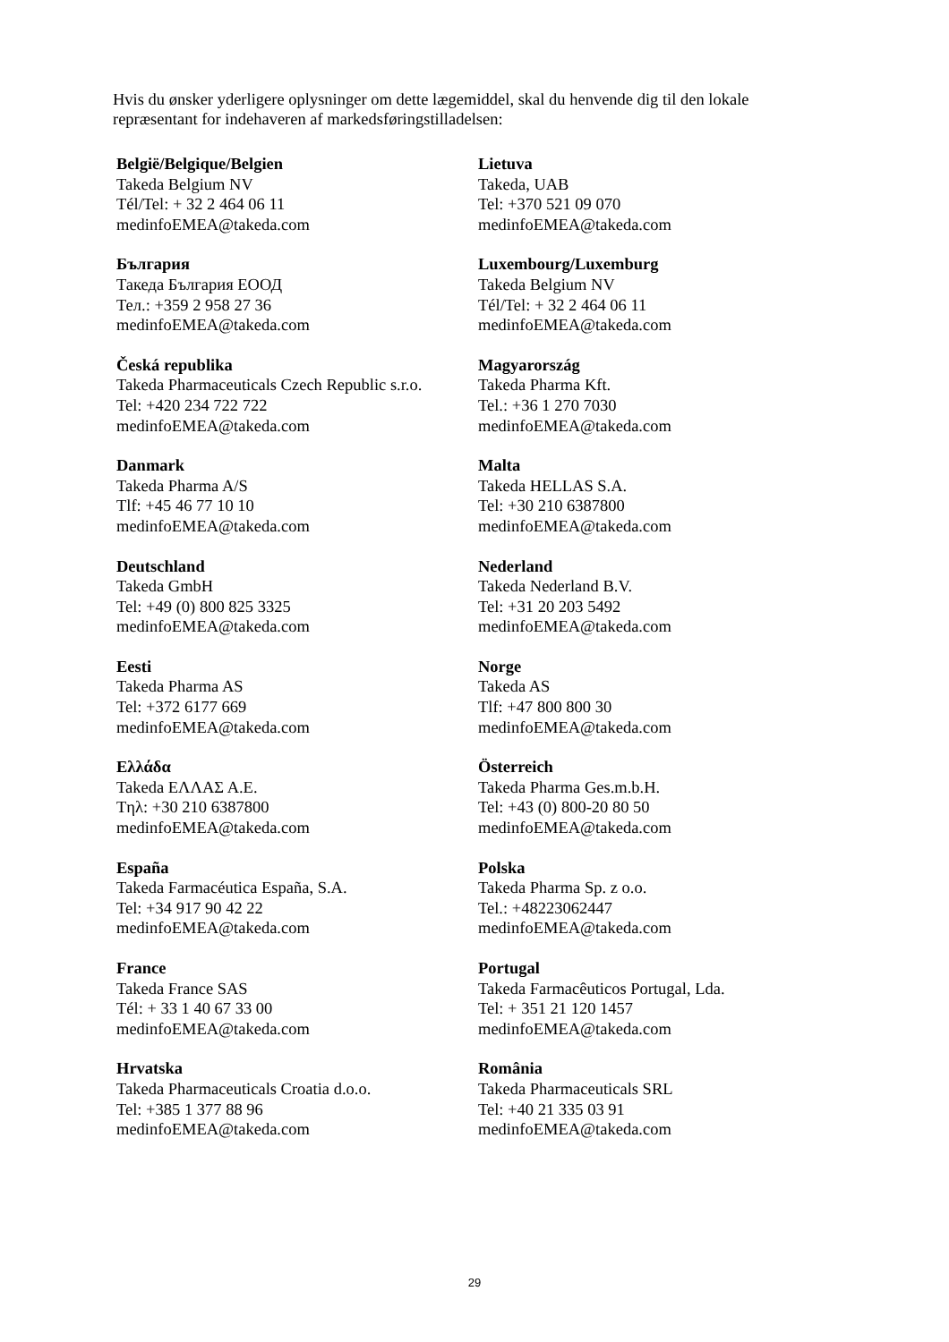Hvis du ønsker yderligere oplysninger om dette lægemiddel, skal du henvende dig til den lokale repræsentant for indehaveren af markedsføringstilladelsen:
| België/Belgique/Belgien Takeda Belgium NV Tél/Tel: + 32 2 464 06 11 medinfoEMEA@takeda.com | Lietuva Takeda, UAB Tel: +370 521 09 070 medinfoEMEA@takeda.com |
| България Такеда България ЕООД Тел.: +359 2 958 27 36 medinfoEMEA@takeda.com | Luxembourg/Luxemburg Takeda Belgium NV Tél/Tel: + 32 2 464 06 11 medinfoEMEA@takeda.com |
| Česká republika Takeda Pharmaceuticals Czech Republic s.r.o. Tel: +420 234 722 722 medinfoEMEA@takeda.com | Magyarország Takeda Pharma Kft. Tel.: +36 1 270 7030 medinfoEMEA@takeda.com |
| Danmark Takeda Pharma A/S Tlf: +45 46 77 10 10 medinfoEMEA@takeda.com | Malta Takeda HELLAS S.A. Tel: +30 210 6387800 medinfoEMEA@takeda.com |
| Deutschland Takeda GmbH Tel: +49 (0) 800 825 3325 medinfoEMEA@takeda.com | Nederland Takeda Nederland B.V. Tel: +31 20 203 5492 medinfoEMEA@takeda.com |
| Eesti Takeda Pharma AS Tel: +372 6177 669 medinfoEMEA@takeda.com | Norge Takeda AS Tlf: +47 800 800 30 medinfoEMEA@takeda.com |
| Ελλάδα Takeda ΕΛΛΑΣ Α.Ε. Tηλ: +30 210 6387800 medinfoEMEA@takeda.com | Österreich Takeda Pharma Ges.m.b.H. Tel: +43 (0) 800-20 80 50 medinfoEMEA@takeda.com |
| España Takeda Farmacéutica España, S.A. Tel: +34 917 90 42 22 medinfoEMEA@takeda.com | Polska Takeda Pharma Sp. z o.o. Tel.: +48223062447 medinfoEMEA@takeda.com |
| France Takeda France SAS Tél: + 33 1 40 67 33 00 medinfoEMEA@takeda.com | Portugal Takeda Farmacêuticos Portugal, Lda. Tel: + 351 21 120 1457 medinfoEMEA@takeda.com |
| Hrvatska Takeda Pharmaceuticals Croatia d.o.o. Tel: +385 1 377 88 96 medinfoEMEA@takeda.com | România Takeda Pharmaceuticals SRL Tel: +40 21 335 03 91 medinfoEMEA@takeda.com |
29